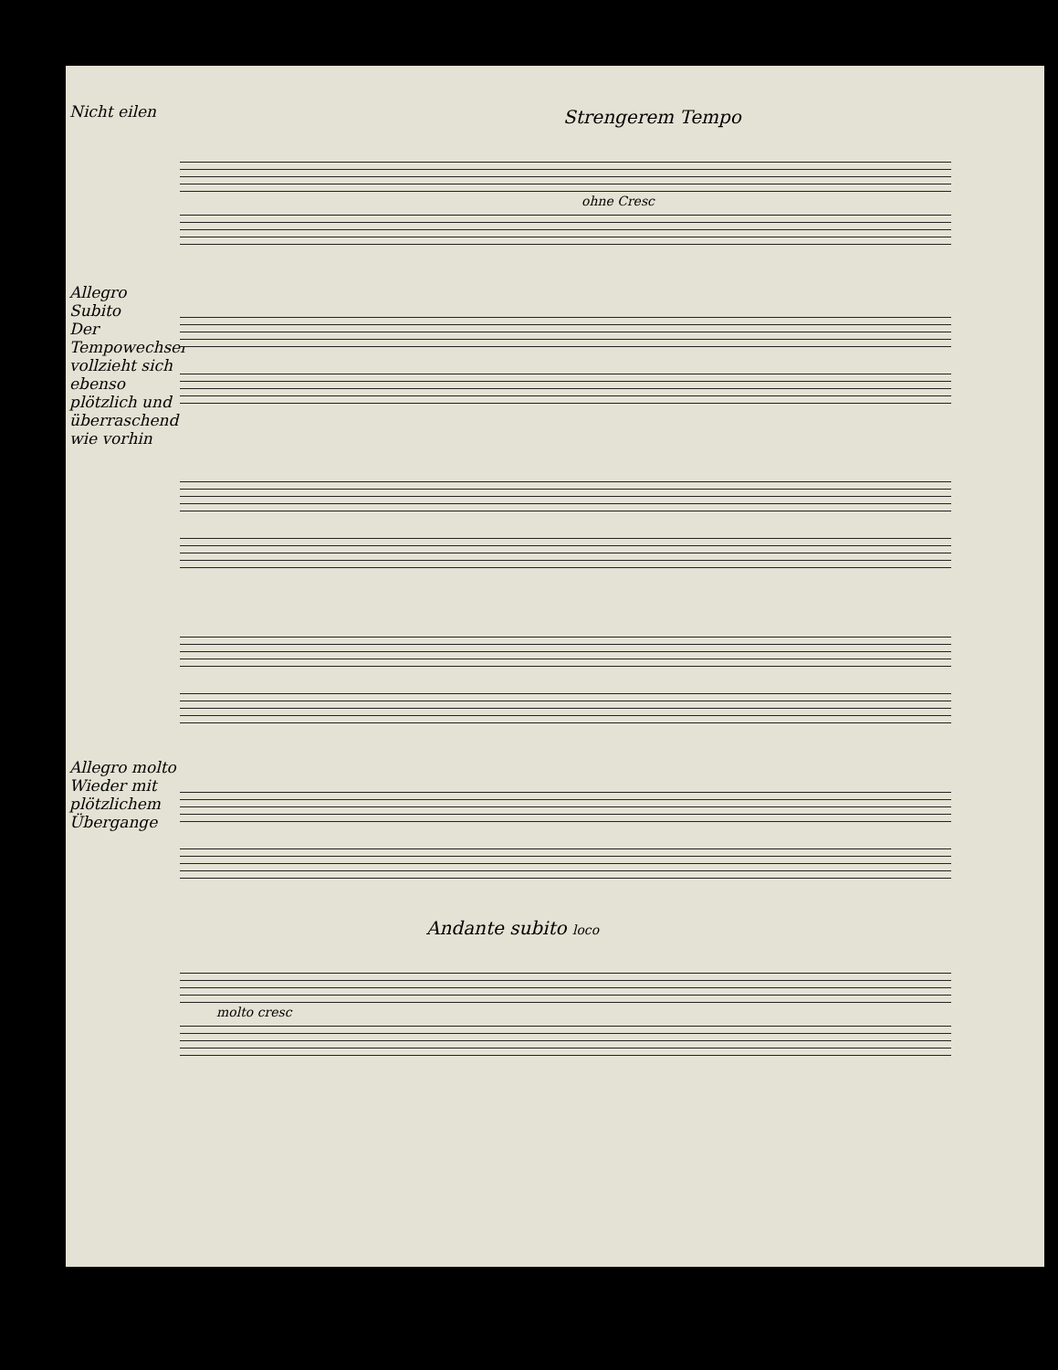Nicht eilen
Strengerem Tempo
ohne Cresc
Allegro Subito
Der Tempowechsel vollzieht sich ebenso plötzlich und überraschend wie vorhin
Allegro molto
Wieder mit plötzlichem Übergange
Andante subito loco
molto cresc